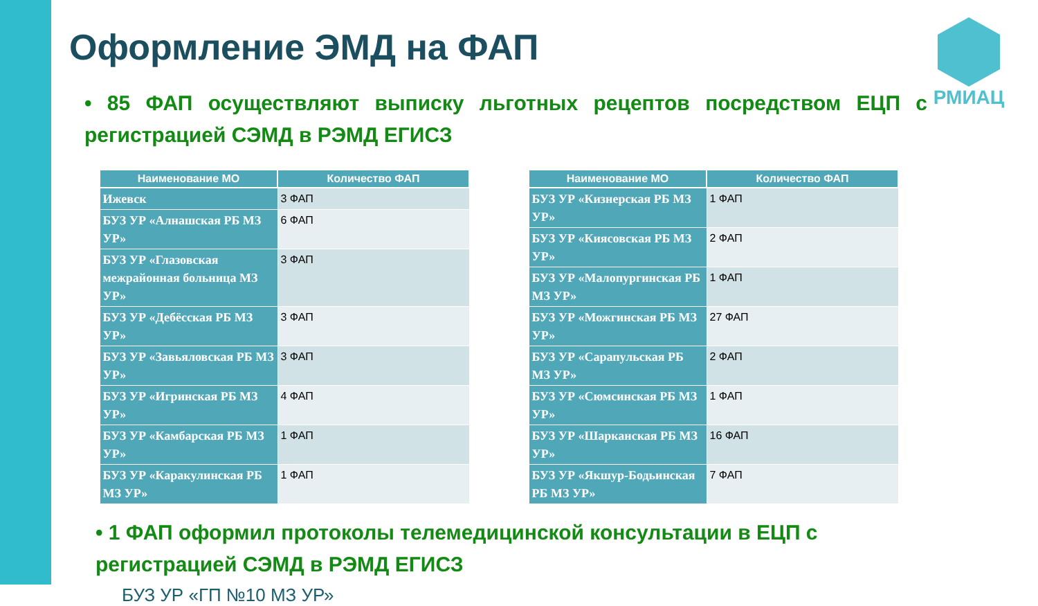РМИАЦ
Оформление ЭМД на ФАП
• 85 ФАП осуществляют выписку льготных рецептов посредством ЕЦП с регистрацией СЭМД в РЭМД ЕГИСЗ
| Наименование МО | Количество ФАП |
| --- | --- |
| Ижевск | 3 ФАП |
| БУЗ УР «Алнашская РБ МЗ УР» | 6 ФАП |
| БУЗ УР «Глазовская межрайонная больница МЗ УР» | 3 ФАП |
| БУЗ УР «Дебёсская РБ МЗ УР» | 3 ФАП |
| БУЗ УР «Завьяловская РБ МЗ УР» | 3 ФАП |
| БУЗ УР «Игринская РБ МЗ УР» | 4 ФАП |
| БУЗ УР «Камбарская РБ МЗ УР» | 1 ФАП |
| БУЗ УР «Каракулинская РБ МЗ УР» | 1 ФАП |
| Наименование МО | Количество ФАП |
| --- | --- |
| БУЗ УР «Кизнерская РБ МЗ УР» | 1 ФАП |
| БУЗ УР «Киясовская РБ МЗ УР» | 2 ФАП |
| БУЗ УР «Малопургинская РБ МЗ УР» | 1 ФАП |
| БУЗ УР «Можгинская РБ МЗ УР» | 27 ФАП |
| БУЗ УР «Сарапульская РБ МЗ УР» | 2 ФАП |
| БУЗ УР «Сюмсинская РБ МЗ УР» | 1 ФАП |
| БУЗ УР «Шарканская РБ МЗ УР» | 16 ФАП |
| БУЗ УР «Якшур-Бодьинская РБ МЗ УР» | 7 ФАП |
• 1 ФАП оформил протоколы телемедицинской консультации в ЕЦП с регистрацией СЭМД в РЭМД ЕГИСЗ
БУЗ УР «ГП №10 МЗ УР»